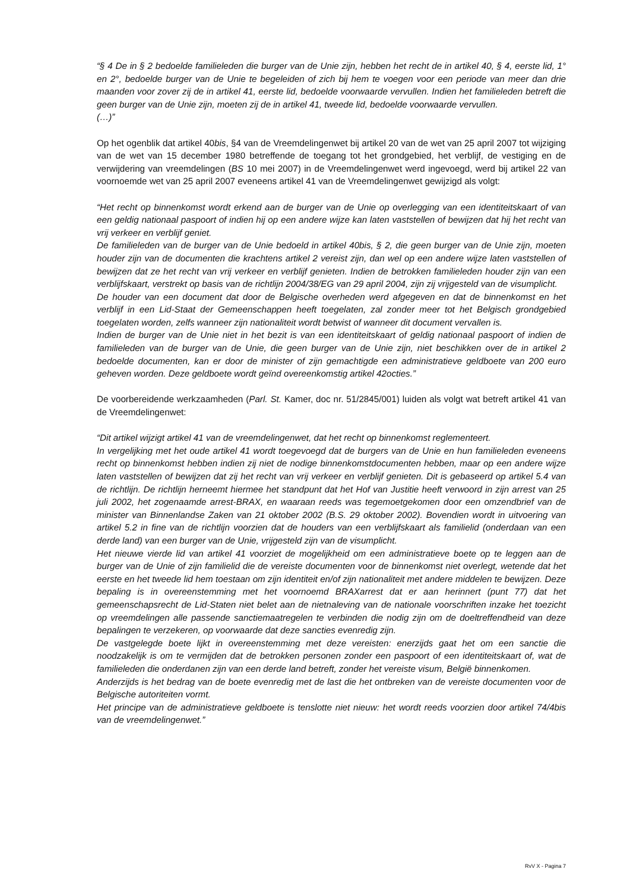“§ 4 De in § 2 bedoelde familieleden die burger van de Unie zijn, hebben het recht de in artikel 40, § 4, eerste lid, 1° en 2°, bedoelde burger van de Unie te begeleiden of zich bij hem te voegen voor een periode van meer dan drie maanden voor zover zij de in artikel 41, eerste lid, bedoelde voorwaarde vervullen. Indien het familieleden betreft die geen burger van de Unie zijn, moeten zij de in artikel 41, tweede lid, bedoelde voorwaarde vervullen.
(…)”
Op het ogenblik dat artikel 40bis, §4 van de Vreemdelingenwet bij artikel 20 van de wet van 25 april 2007 tot wijziging van de wet van 15 december 1980 betreffende de toegang tot het grondgebied, het verblijf, de vestiging en de verwijdering van vreemdelingen (BS 10 mei 2007) in de Vreemdelingenwet werd ingevoegd, werd bij artikel 22 van voornoemde wet van 25 april 2007 eveneens artikel 41 van de Vreemdelingenwet gewijzigd als volgt:
“Het recht op binnenkomst wordt erkend aan de burger van de Unie op overlegging van een identiteitskaart of van een geldig nationaal paspoort of indien hij op een andere wijze kan laten vaststellen of bewijzen dat hij het recht van vrij verkeer en verblijf geniet.
De familieleden van de burger van de Unie bedoeld in artikel 40bis, § 2, die geen burger van de Unie zijn, moeten houder zijn van de documenten die krachtens artikel 2 vereist zijn, dan wel op een andere wijze laten vaststellen of bewijzen dat ze het recht van vrij verkeer en verblijf genieten. Indien de betrokken familieleden houder zijn van een verblijfskaart, verstrekt op basis van de richtlijn 2004/38/EG van 29 april 2004, zijn zij vrijgesteld van de visumplicht.
De houder van een document dat door de Belgische overheden werd afgegeven en dat de binnenkomst en het verblijf in een Lid-Staat der Gemeenschappen heeft toegelaten, zal zonder meer tot het Belgisch grondgebied toegelaten worden, zelfs wanneer zijn nationaliteit wordt betwist of wanneer dit document vervallen is.
Indien de burger van de Unie niet in het bezit is van een identiteitskaart of geldig nationaal paspoort of indien de familieleden van de burger van de Unie, die geen burger van de Unie zijn, niet beschikken over de in artikel 2 bedoelde documenten, kan er door de minister of zijn gemachtigde een administratieve geldboete van 200 euro geheven worden. Deze geldboete wordt geïnd overeenkomstig artikel 42octies.”
De voorbereidende werkzaamheden (Parl. St. Kamer, doc nr. 51/2845/001) luiden als volgt wat betreft artikel 41 van de Vreemdelingenwet:
“Dit artikel wijzigt artikel 41 van de vreemdelingenwet, dat het recht op binnenkomst reglementeert.
In vergelijking met het oude artikel 41 wordt toegevoegd dat de burgers van de Unie en hun familieleden eveneens recht op binnenkomst hebben indien zij niet de nodige binnenkomstdocumenten hebben, maar op een andere wijze laten vaststellen of bewijzen dat zij het recht van vrij verkeer en verblijf genieten. Dit is gebaseerd op artikel 5.4 van de richtlijn. De richtlijn herneemt hiermee het standpunt dat het Hof van Justitie heeft verwoord in zijn arrest van 25 juli 2002, het zogenaamde arrest-BRAX, en waaraan reeds was tegemoetgekomen door een omzendbrief van de minister van Binnenlandse Zaken van 21 oktober 2002 (B.S. 29 oktober 2002). Bovendien wordt in uitvoering van artikel 5.2 in fine van de richtlijn voorzien dat de houders van een verblijfskaart als familielid (onderdaan van een derde land) van een burger van de Unie, vrijgesteld zijn van de visumplicht.
Het nieuwe vierde lid van artikel 41 voorziet de mogelijkheid om een administratieve boete op te leggen aan de burger van de Unie of zijn familielid die de vereiste documenten voor de binnenkomst niet overlegt, wetende dat het eerste en het tweede lid hem toestaan om zijn identiteit en/of zijn nationaliteit met andere middelen te bewijzen. Deze bepaling is in overeenstemming met het voornoemd BRAXarrest dat er aan herinnert (punt 77) dat het gemeenschapsrecht de Lid-Staten niet belet aan de nietnaleving van de nationale voorschriften inzake het toezicht op vreemdelingen alle passende sanctiemaatregelen te verbinden die nodig zijn om de doeltreffendheid van deze bepalingen te verzekeren, op voorwaarde dat deze sancties evenredig zijn.
De vastgelegde boete lijkt in overeenstemming met deze vereisten: enerzijds gaat het om een sanctie die noodzakelijk is om te vermijden dat de betrokken personen zonder een paspoort of een identiteitskaart of, wat de familieleden die onderdanen zijn van een derde land betreft, zonder het vereiste visum, België binnenkomen.
Anderzijds is het bedrag van de boete evenredig met de last die het ontbreken van de vereiste documenten voor de Belgische autoriteiten vormt.
Het principe van de administratieve geldboete is tenslotte niet nieuw: het wordt reeds voorzien door artikel 74/4bis van de vreemdelingenwet.”
RvV X - Pagina 7